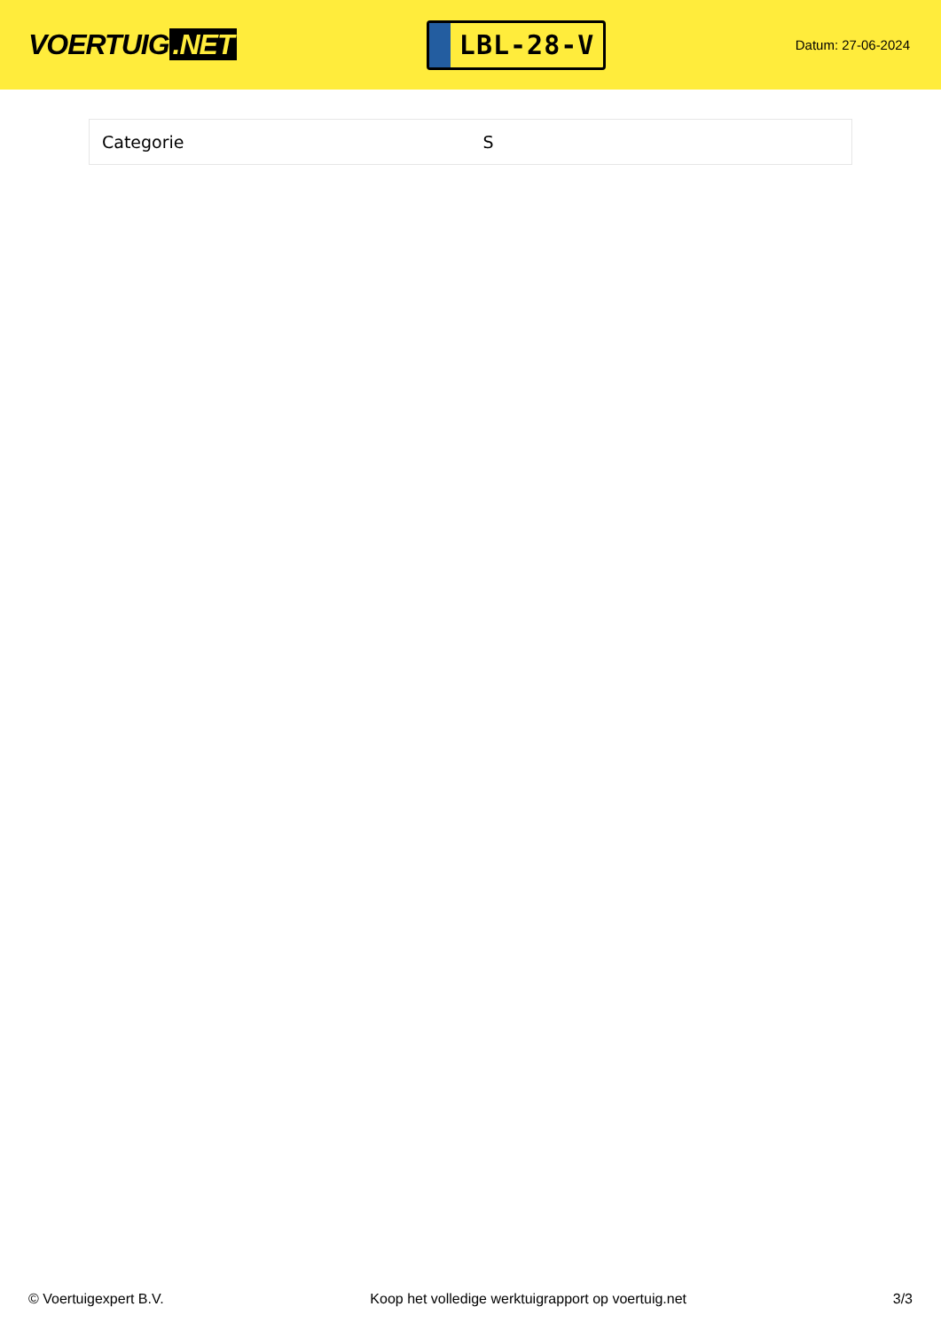VOERTUIG.NET
LBL-28-V
Datum: 27-06-2024
| Categorie | S |
© Voertuigexpert B.V. Koop het volledige werktuigrapport op voertuig.net 3/3